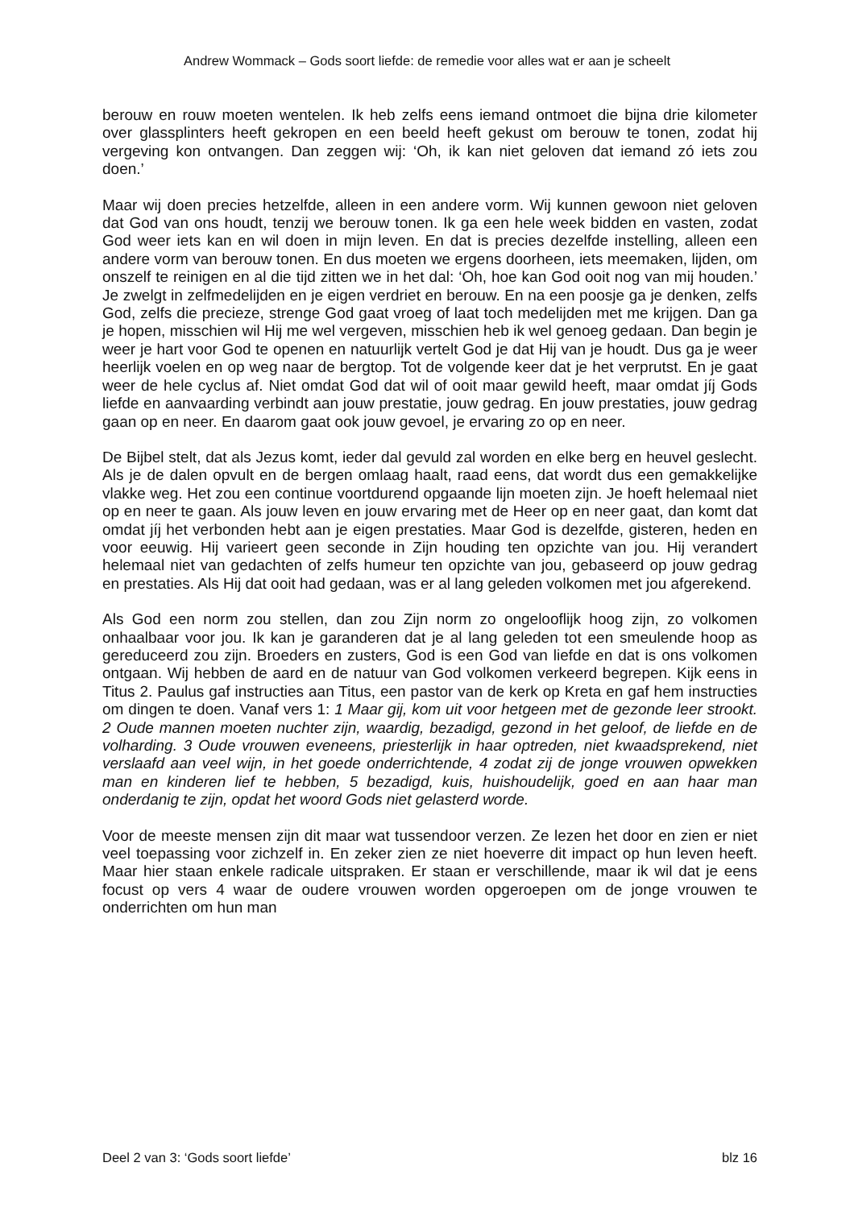Andrew Wommack – Gods soort liefde: de remedie voor alles wat er aan je scheelt
berouw en rouw moeten wentelen. Ik heb zelfs eens iemand ontmoet die bijna drie kilometer over glassplinters heeft gekropen en een beeld heeft gekust om berouw te tonen, zodat hij vergeving kon ontvangen. Dan zeggen wij: ‘Oh, ik kan niet geloven dat iemand zó iets zou doen.’
Maar wij doen precies hetzelfde, alleen in een andere vorm. Wij kunnen gewoon niet geloven dat God van ons houdt, tenzij we berouw tonen. Ik ga een hele week bidden en vasten, zodat God weer iets kan en wil doen in mijn leven. En dat is precies dezelfde instelling, alleen een andere vorm van berouw tonen. En dus moeten we ergens doorheen, iets meemaken, lijden, om onszelf te reinigen en al die tijd zitten we in het dal: ‘Oh, hoe kan God ooit nog van mij houden.’ Je zwelgt in zelfmedelijden en je eigen verdriet en berouw. En na een poosje ga je denken, zelfs God, zelfs die precieze, strenge God gaat vroeg of laat toch medelijden met me krijgen. Dan ga je hopen, misschien wil Hij me wel vergeven, misschien heb ik wel genoeg gedaan. Dan begin je weer je hart voor God te openen en natuurlijk vertelt God je dat Hij van je houdt. Dus ga je weer heerlijk voelen en op weg naar de bergtop. Tot de volgende keer dat je het verprutst. En je gaat weer de hele cyclus af. Niet omdat God dat wil of ooit maar gewild heeft, maar omdat jíj Gods liefde en aanvaarding verbindt aan jouw prestatie, jouw gedrag. En jouw prestaties, jouw gedrag gaan op en neer. En daarom gaat ook jouw gevoel, je ervaring zo op en neer.
De Bijbel stelt, dat als Jezus komt, ieder dal gevuld zal worden en elke berg en heuvel geslecht. Als je de dalen opvult en de bergen omlaag haalt, raad eens, dat wordt dus een gemakkelijke vlakke weg. Het zou een continue voortdurend opgaande lijn moeten zijn. Je hoeft helemaal niet op en neer te gaan. Als jouw leven en jouw ervaring met de Heer op en neer gaat, dan komt dat omdat jíj het verbonden hebt aan je eigen prestaties. Maar God is dezelfde, gisteren, heden en voor eeuwig. Hij varieert geen seconde in Zijn houding ten opzichte van jou. Hij verandert helemaal niet van gedachten of zelfs humeur ten opzichte van jou, gebaseerd op jouw gedrag en prestaties. Als Hij dat ooit had gedaan, was er al lang geleden volkomen met jou afgerekend.
Als God een norm zou stellen, dan zou Zijn norm zo ongelooflijk hoog zijn, zo volkomen onhaalbaar voor jou. Ik kan je garanderen dat je al lang geleden tot een smeulende hoop as gereduceerd zou zijn. Broeders en zusters, God is een God van liefde en dat is ons volkomen ontgaan. Wij hebben de aard en de natuur van God volkomen verkeerd begrepen. Kijk eens in Titus 2. Paulus gaf instructies aan Titus, een pastor van de kerk op Kreta en gaf hem instructies om dingen te doen. Vanaf vers 1: 1 Maar gij, kom uit voor hetgeen met de gezonde leer strookt. 2 Oude mannen moeten nuchter zijn, waardig, bezadigd, gezond in het geloof, de liefde en de volharding. 3 Oude vrouwen eveneens, priesterlijk in haar optreden, niet kwaadsprekend, niet verslaafd aan veel wijn, in het goede onderrichtende, 4 zodat zij de jonge vrouwen opwekken man en kinderen lief te hebben, 5 bezadigd, kuis, huishoudelijk, goed en aan haar man onderdanig te zijn, opdat het woord Gods niet gelasterd worde.
Voor de meeste mensen zijn dit maar wat tussendoor verzen. Ze lezen het door en zien er niet veel toepassing voor zichzelf in. En zeker zien ze niet hoeverre dit impact op hun leven heeft. Maar hier staan enkele radicale uitspraken. Er staan er verschillende, maar ik wil dat je eens focust op vers 4 waar de oudere vrouwen worden opgeroepen om de jonge vrouwen te onderrichten om hun man
Deel 2 van 3: ‘Gods soort liefde’ blz 16